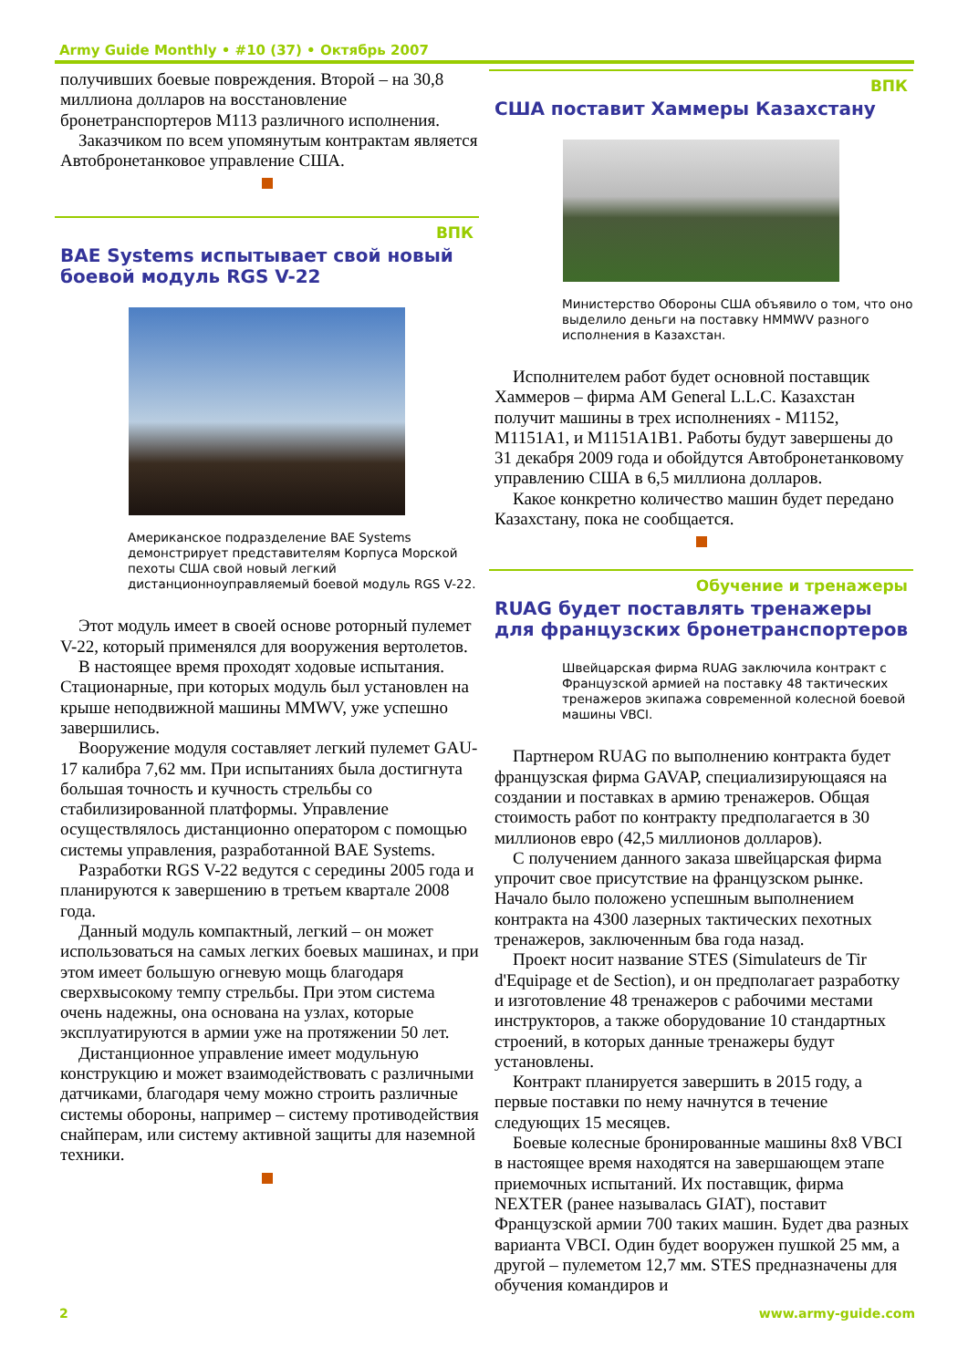Army Guide Monthly • #10 (37) • Октябрь 2007
получивших боевые повреждения. Второй – на 30,8 миллиона долларов на восстановление бронетранспортеров M113 различного исполнения.
Заказчиком по всем упомянутым контрактам является Автобронетанковое управление США.
ВПК
BAE Systems испытывает свой новый боевой модуль RGS V-22
Американское подразделение BAE Systems демонстрирует представителям Корпуса Морской пехоты США свой новый легкий дистанционноуправляемый боевой модуль RGS V-22.
Этот модуль имеет в своей основе роторный пулемет V-22, который применялся для вооружения вертолетов.
В настоящее время проходят ходовые испытания. Стационарные, при которых модуль был установлен на крыше неподвижной машины MMWV, уже успешно завершились.
Вооружение модуля составляет легкий пулемет GAU-17 калибра 7,62 мм. При испытаниях была достигнута большая точность и кучность стрельбы со стабилизированной платформы. Управление осуществлялось дистанционно оператором с помощью системы управления, разработанной BAE Systems.
Разработки RGS V-22 ведутся с середины 2005 года и планируются к завершению в третьем квартале 2008 года.
Данный модуль компактный, легкий – он может использоваться на самых легких боевых машинах, и при этом имеет большую огневую мощь благодаря сверхвысокому темпу стрельбы. При этом система очень надежны, она основана на узлах, которые эксплуатируются в армии уже на протяжении 50 лет.
Дистанционное управление имеет модульную конструкцию и может взаимодействовать с различными датчиками, благодаря чему можно строить различные системы обороны, например – систему противодействия снайперам, или систему активной защиты для наземной техники.
ВПК
США поставит Хаммеры Казахстану
Министерство Обороны США объявило о том, что оно выделило деньги на поставку HMMWV разного исполнения в Казахстан.
Исполнителем работ будет основной поставщик Хаммеров – фирма AM General L.L.C. Казахстан получит машины в трех исполнениях - M1152, M1151A1, и M1151A1B1. Работы будут завершены до 31 декабря 2009 года и обойдутся Автобронетанковому управлению США в 6,5 миллиона долларов.
Какое конкретно количество машин будет передано Казахстану, пока не сообщается.
Обучение и тренажеры
RUAG будет поставлять тренажеры для французских бронетранспортеров
Швейцарская фирма RUAG заключила контракт с Французской армией на поставку 48 тактических тренажеров экипажа современной колесной боевой машины VBCI.
Партнером RUAG по выполнению контракта будет французская фирма GAVAP, специализирующаяся на создании и поставках в армию тренажеров. Общая стоимость работ по контракту предполагается в 30 миллионов евро (42,5 миллионов долларов).
С получением данного заказа швейцарская фирма упрочит свое присутствие на французском рынке. Начало было положено успешным выполнением контракта на 4300 лазерных тактических пехотных тренажеров, заключенным бва года назад.
Проект носит название STES (Simulateurs de Tir d'Equipage et de Section), и он предполагает разработку и изготовление 48 тренажеров с рабочими местами инструкторов, а также оборудование 10 стандартных строений, в которых данные тренажеры будут установлены.
Контракт планируется завершить в 2015 году, а первые поставки по нему начнутся в течение следующих 15 месяцев.
Боевые колесные бронированные машины 8x8 VBCI в настоящее время находятся на завершающем этапе приемочных испытаний. Их поставщик, фирма NEXTER (ранее называлась GIAT), поставит Французской армии 700 таких машин. Будет два разных варианта VBCI. Один будет вооружен пушкой 25 мм, а другой – пулеметом 12,7 мм. STES предназначены для обучения командиров и
2 www.army-guide.com